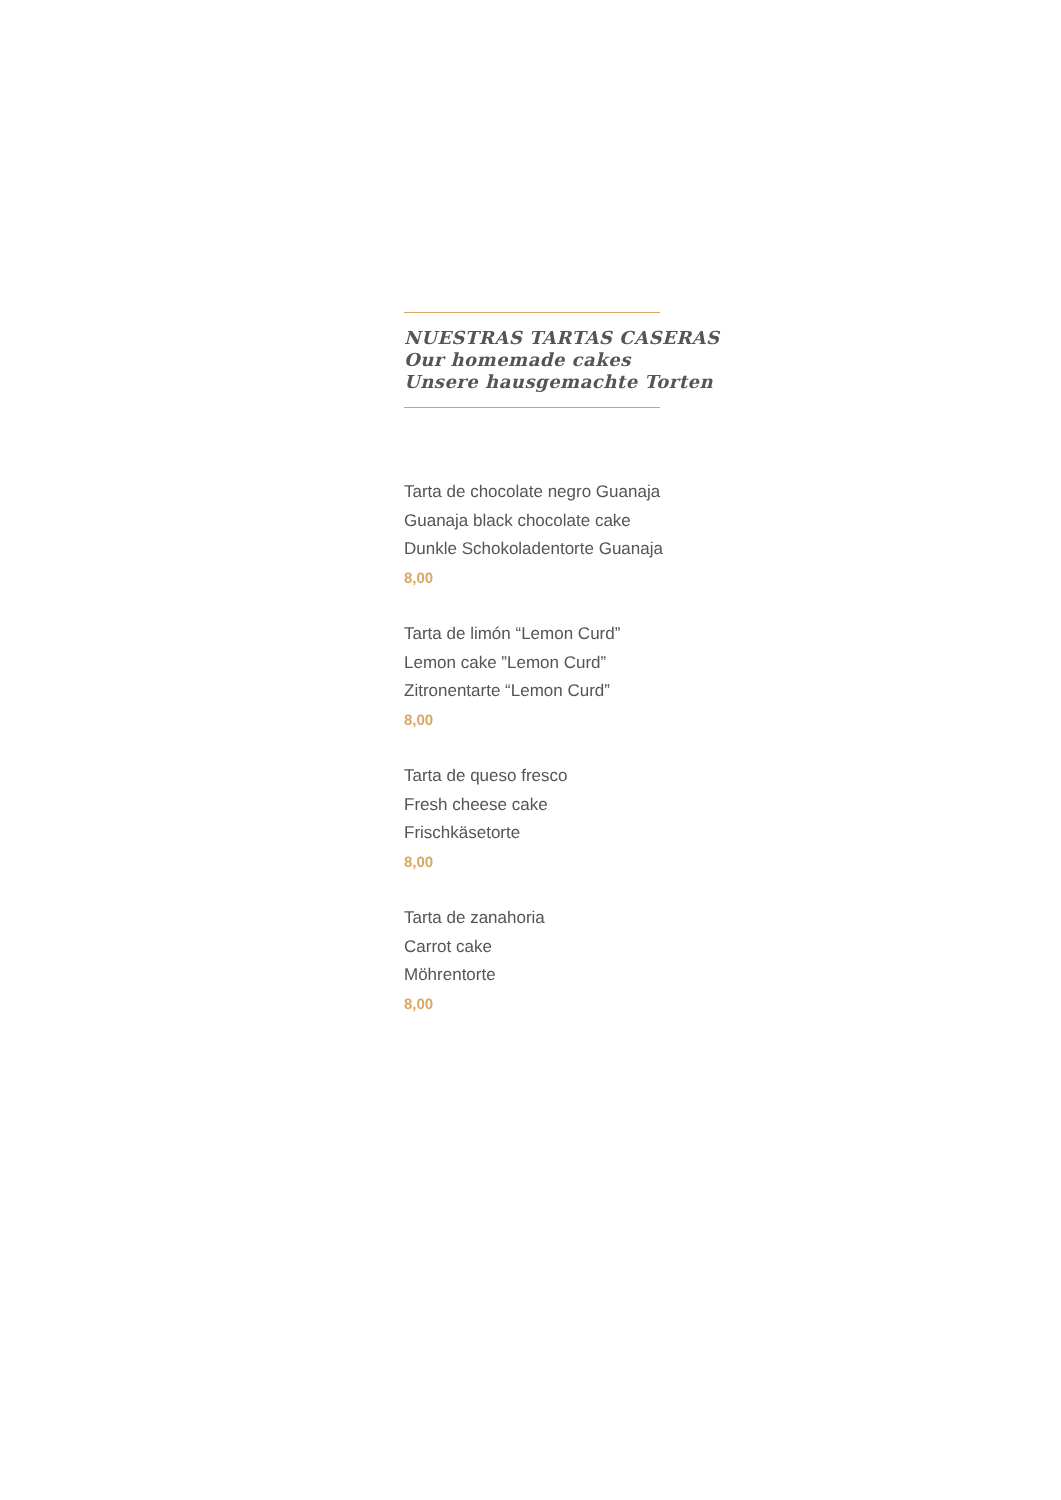NUESTRAS TARTAS CASERAS
Our homemade cakes
Unsere hausgemachte Torten
Tarta de chocolate negro Guanaja
Guanaja black chocolate cake
Dunkle Schokoladentorte Guanaja
8,00
Tarta de limón “Lemon Curd”
Lemon cake ”Lemon Curd”
Zitronentarte “Lemon Curd”
8,00
Tarta de queso fresco
Fresh cheese cake
Frischkäsetorte
8,00
Tarta de zanahoria
Carrot cake
Möhrentorte
8,00